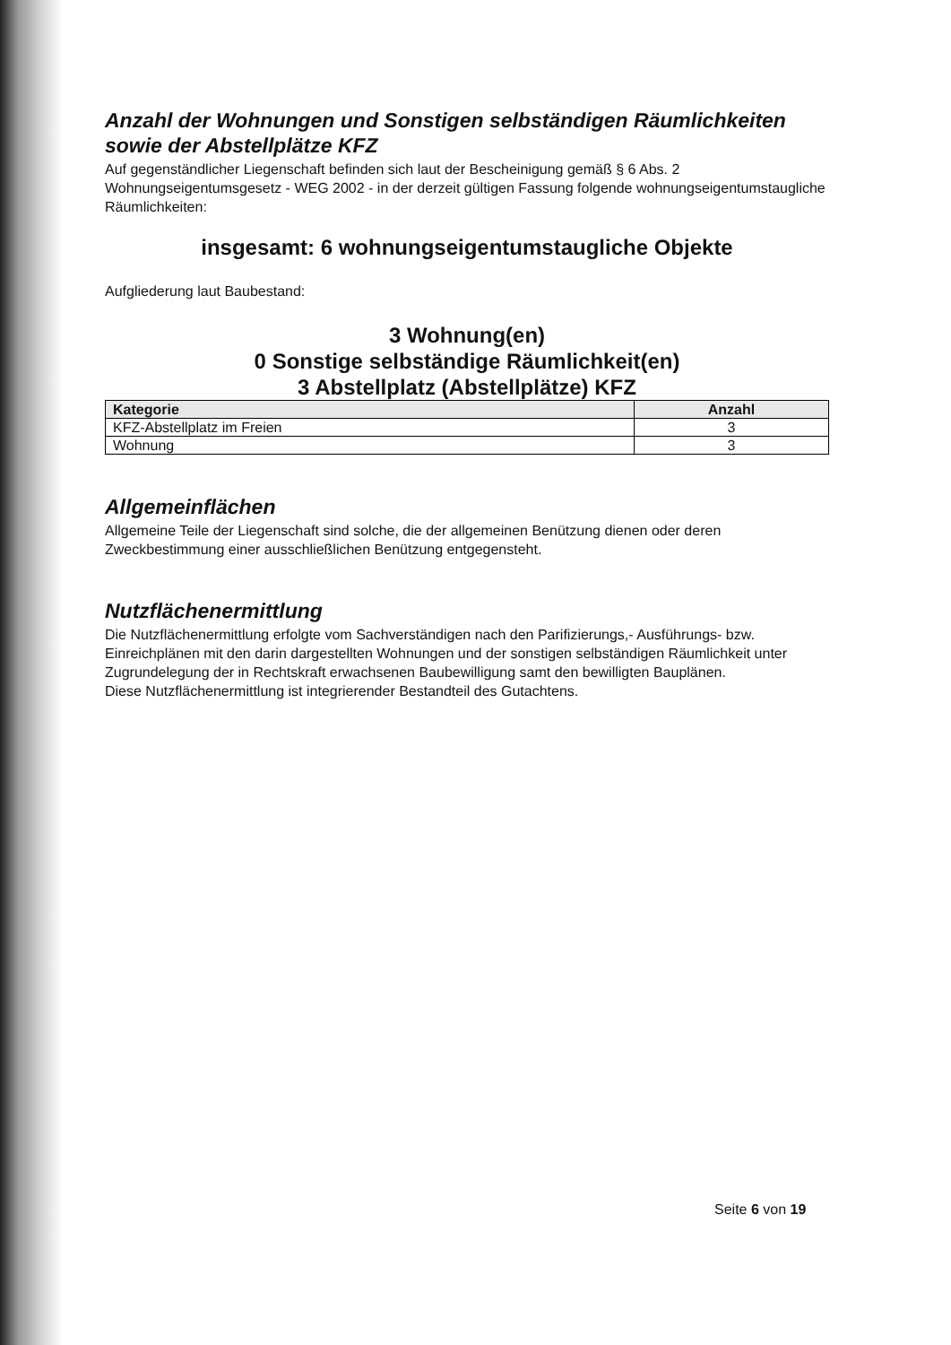Anzahl der Wohnungen und Sonstigen selbständigen Räumlichkeiten sowie der Abstellplätze KFZ
Auf gegenständlicher Liegenschaft befinden sich laut der Bescheinigung gemäß § 6 Abs. 2 Wohnungseigentumsgesetz - WEG 2002 - in der derzeit gültigen Fassung folgende wohnungseigentumstaugliche Räumlichkeiten:
insgesamt: 6 wohnungseigentumstaugliche Objekte
Aufgliederung laut Baubestand:
3 Wohnung(en)
0 Sonstige selbständige Räumlichkeit(en)
3 Abstellplatz (Abstellplätze) KFZ
| Kategorie | Anzahl |
| --- | --- |
| KFZ-Abstellplatz im Freien | 3 |
| Wohnung | 3 |
Allgemeinflächen
Allgemeine Teile der Liegenschaft sind solche, die der allgemeinen Benützung dienen oder deren Zweckbestimmung einer ausschließlichen Benützung entgegensteht.
Nutzflächenermittlung
Die Nutzflächenermittlung erfolgte vom Sachverständigen nach den Parifizierungs,- Ausführungs- bzw. Einreichplänen mit den darin dargestellten Wohnungen und der sonstigen selbständigen Räumlichkeit unter Zugrundelegung der in Rechtskraft erwachsenen Baubewilligung samt den bewilligten Bauplänen.
Diese Nutzflächenermittlung ist integrierender Bestandteil des Gutachtens.
Seite 6 von 19